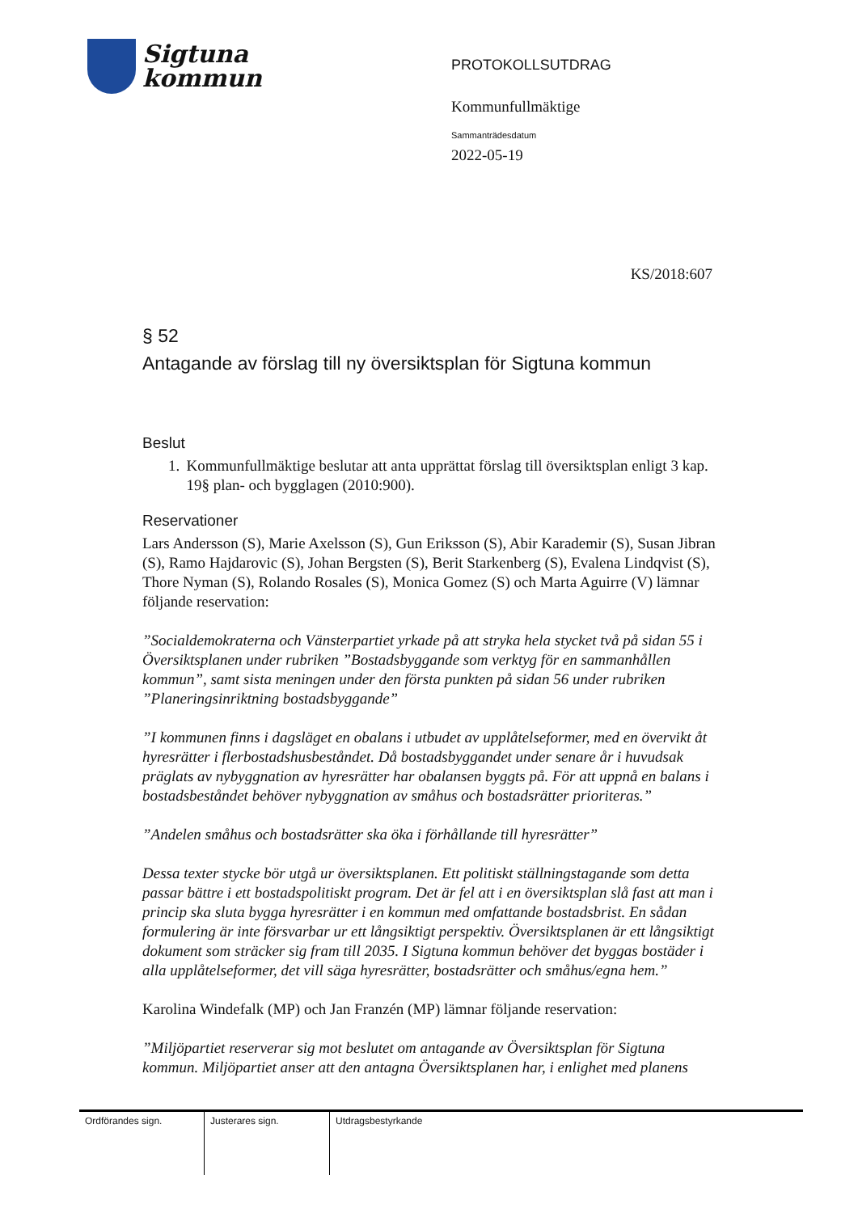Sigtuna
kommun
PROTOKOLLSUTDRAG
Kommunfullmäktige
Sammanträdesdatum
2022-05-19
KS/2018:607
§ 52
Antagande av förslag till ny översiktsplan för Sigtuna kommun
Beslut
1. Kommunfullmäktige beslutar att anta upprättat förslag till översiktsplan enligt 3 kap. 19§ plan- och bygglagen (2010:900).
Reservationer
Lars Andersson (S), Marie Axelsson (S), Gun Eriksson (S), Abir Karademir (S), Susan Jibran (S), Ramo Hajdarovic (S), Johan Bergsten (S), Berit Starkenberg (S), Evalena Lindqvist (S), Thore Nyman (S), Rolando Rosales (S), Monica Gomez (S) och Marta Aguirre (V) lämnar följande reservation:
”Socialdemokraterna och Vänsterpartiet yrkade på att stryka hela stycket två på sidan 55 i Översiktsplanen under rubriken ”Bostadsbyggande som verktyg för en sammanhållen kommun”, samt sista meningen under den första punkten på sidan 56 under rubriken ”Planeringsinriktning bostadsbyggande”
”I kommunen finns i dagsläget en obalans i utbudet av upplåtelseformer, med en övervikt åt hyresrätter i flerbostadshusbeståndet. Då bostadsbyggandet under senare år i huvudsak präglats av nybyggnation av hyresrätter har obalansen byggts på. För att uppnå en balans i bostadsbeståndet behöver nybyggnation av småhus och bostadsrätter prioriteras.”
”Andelen småhus och bostadsrätter ska öka i förhållande till hyresrätter”
Dessa texter stycke bör utgå ur översiktsplanen. Ett politiskt ställningstagande som detta passar bättre i ett bostadspolitiskt program. Det är fel att i en översiktsplan slå fast att man i princip ska sluta bygga hyresrätter i en kommun med omfattande bostadsbrist. En sådan formulering är inte försvarbar ur ett långsiktigt perspektiv. Översiktsplanen är ett långsiktigt dokument som sträcker sig fram till 2035. I Sigtuna kommun behöver det byggas bostäder i alla upplåtelseformer, det vill säga hyresrätter, bostadsrätter och småhus/egna hem.”
Karolina Windefalk (MP) och Jan Franzén (MP) lämnar följande reservation:
”Miljöpartiet reserverar sig mot beslutet om antagande av Översiktsplan för Sigtuna kommun. Miljöpartiet anser att den antagna Översiktsplanen har, i enlighet med planens
| Ordförandes sign. | Justerares sign. | Utdragsbestyrkande |